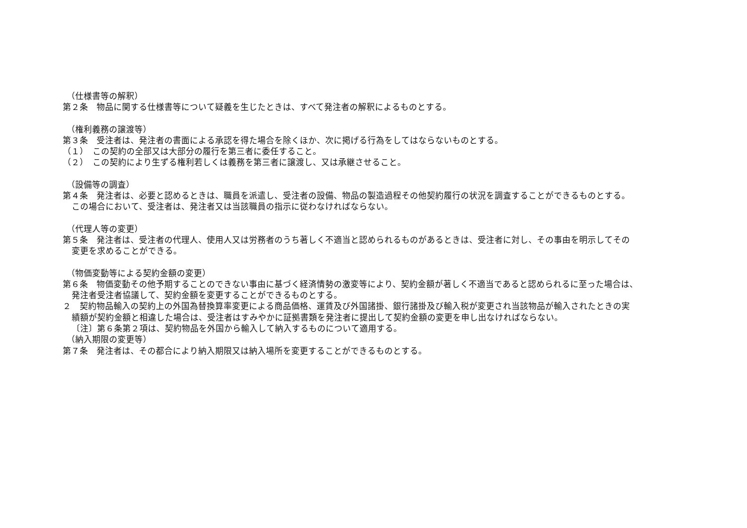（仕様書等の解釈）
第２条　物品に関する仕様書等について疑義を生じたときは、すべて発注者の解釈によるものとする。
（権利義務の譲渡等）
第３条　受注者は、発注者の書面による承認を得た場合を除くほか、次に掲げる行為をしてはならないものとする。
（１）　この契約の全部又は大部分の履行を第三者に委任すること。
（２）　この契約により生ずる権利若しくは義務を第三者に譲渡し、又は承継させること。
（設備等の調査）
第４条　発注者は、必要と認めるときは、職員を派遣し、受注者の設備、物品の製造過程その他契約履行の状況を調査することができるものとする。
この場合において、受注者は、発注者又は当該職員の指示に従わなければならない。
（代理人等の変更）
第５条　発注者は、受注者の代理人、使用人又は労務者のうち著しく不適当と認められるものがあるときは、受注者に対し、その事由を明示してその
変更を求めることができる。
（物価変動等による契約金額の変更）
第６条　物価変動その他予期することのできない事由に基づく経済情勢の激変等により、契約金額が著しく不適当であると認められるに至った場合は、
発注者受注者協議して、契約金額を変更することができるものとする。
２　契約物品輸入の契約上の外国為替換算率変更による商品価格、運賃及び外国諸掛、銀行諸掛及び輸入税が変更され当該物品が輸入されたときの実
績額が契約金額と相違した場合は、受注者はすみやかに証拠書類を発注者に提出して契約金額の変更を申し出なければならない。
〔注〕第６条第２項は、契約物品を外国から輸入して納入するものについて適用する。
（納入期限の変更等）
第７条　発注者は、その都合により納入期限又は納入場所を変更することができるものとする。